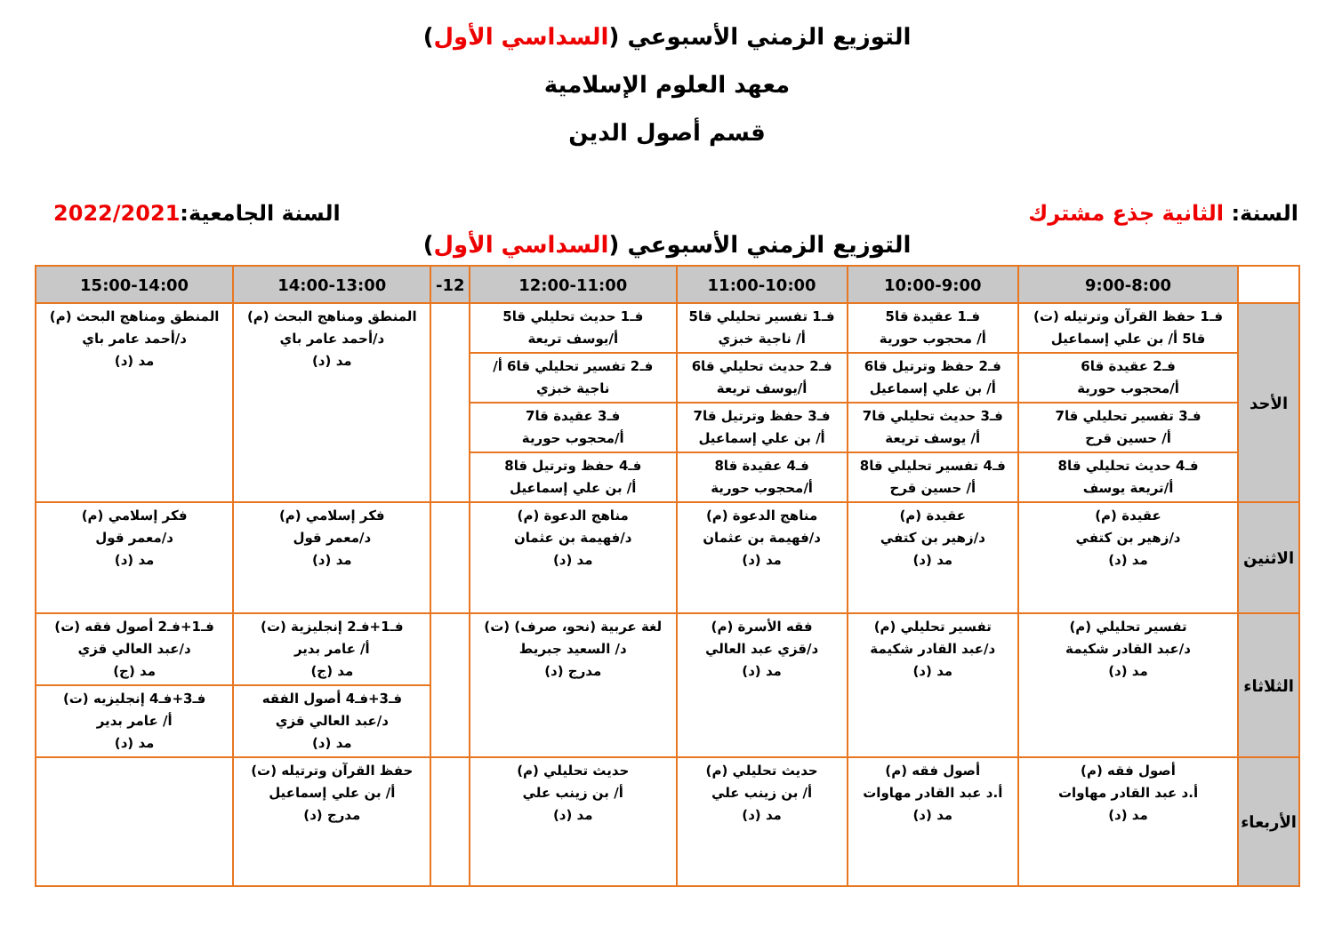التوزيع الزمني الأسبوعي (السداسي الأول)
معهد العلوم الإسلامية
قسم أصول الدين
السنة: الثانية جذع مشترك السنة الجامعية:2022/2021
التوزيع الزمني الأسبوعي (السداسي الأول)
| | 9:00-8:00 | 10:00-9:00 | 11:00-10:00 | 12:00-11:00 | 12- | 14:00-13:00 | 15:00-14:00 |
| --- | --- | --- | --- | --- | --- | --- | --- |
| الأحد | فـ1 حفظ القرآن وترتيله (ت) قا5 أ/ بن علي إسماعيل | فـ1 عقيدة قا5 أ/ محجوب حورية | فـ1 تفسير تحليلي قا5 أ/ ناجية خبزي | فـ1 حديث تحليلي قا5 أ/يوسف تريعة | | المنطق ومناهج البحث (م) د/أحمد عامر باي مد (د) | المنطق ومناهج البحث (م) د/أحمد عامر باي مد (د) |
| | فـ2 عقيدة قا6 أ/محجوب حورية | فـ2 حفظ وترتيل قا6 أ/ بن علي إسماعيل | فـ2 حديث تحليلي قا6 أ/يوسف تريعة | فـ2 تفسير تحليلي قا6 أ/ ناجية خبزي | | | |
| | فـ3 تفسير تحليلي قا7 أ/ حسين قرح | فـ3 حديث تحليلي قا7 أ/ يوسف تريعة | فـ3 حفظ وترتيل قا7 أ/ بن علي إسماعيل | فـ3 عقيدة قا7 أ/محجوب حورية | | | |
| | فـ4 حديث تحليلي قا8 أ/تريعة يوسف | فـ4 تفسير تحليلي قا8 أ/ حسين قرح | فـ4 عقيدة قا8 أ/محجوب حورية | فـ4 حفظ وترتيل قا8 أ/ بن علي إسماعيل | | | |
| الاثنين | عقيدة (م) د/زهير بن كتفي مد (د) | عقيدة (م) د/زهير بن كتفي مد (د) | مناهج الدعوة (م) د/فهيمة بن عثمان مد (د) | مناهج الدعوة (م) د/فهيمة بن عثمان مد (د) | | فكر إسلامي (م) د/معمر قول مد (د) | فكر إسلامي (م) د/معمر قول مد (د) |
| الثلاثاء | تفسير تحليلي (م) د/عبد القادر شكيمة مد (د) | تفسير تحليلي (م) د/عبد القادر شكيمة مد (د) | فقه الأسرة (م) د/قزي عبد العالي مد (د) | لغة عربية (نحو، صرف) (ت) د/ السعيد جبريط مدرج (د) | | فـ1+فـ2 إنجليزية (ت) أ/ عامر بدير مد (ج) | فـ1+فـ2 أصول فقه (ت) د/عبد العالي قزي مد (ج) |
| | | | | | | فـ3+فـ4 أصول الفقه د/عبد العالي قزي مد (د) | فـ3+فـ4 إنجليزيه (ت) أ/ عامر بدير مد (د) |
| الأربعاء | أصول فقه (م) أ.د عبد القادر مهاوات مد (د) | أصول فقه (م) أ.د عبد القادر مهاوات مد (د) | حديث تحليلي (م) أ/ بن زينب علي مد (د) | حديث تحليلي (م) أ/ بن زينب علي مد (د) | | حفظ القرآن وترتيله (ت) أ/ بن علي إسماعيل مدرج (د) | |